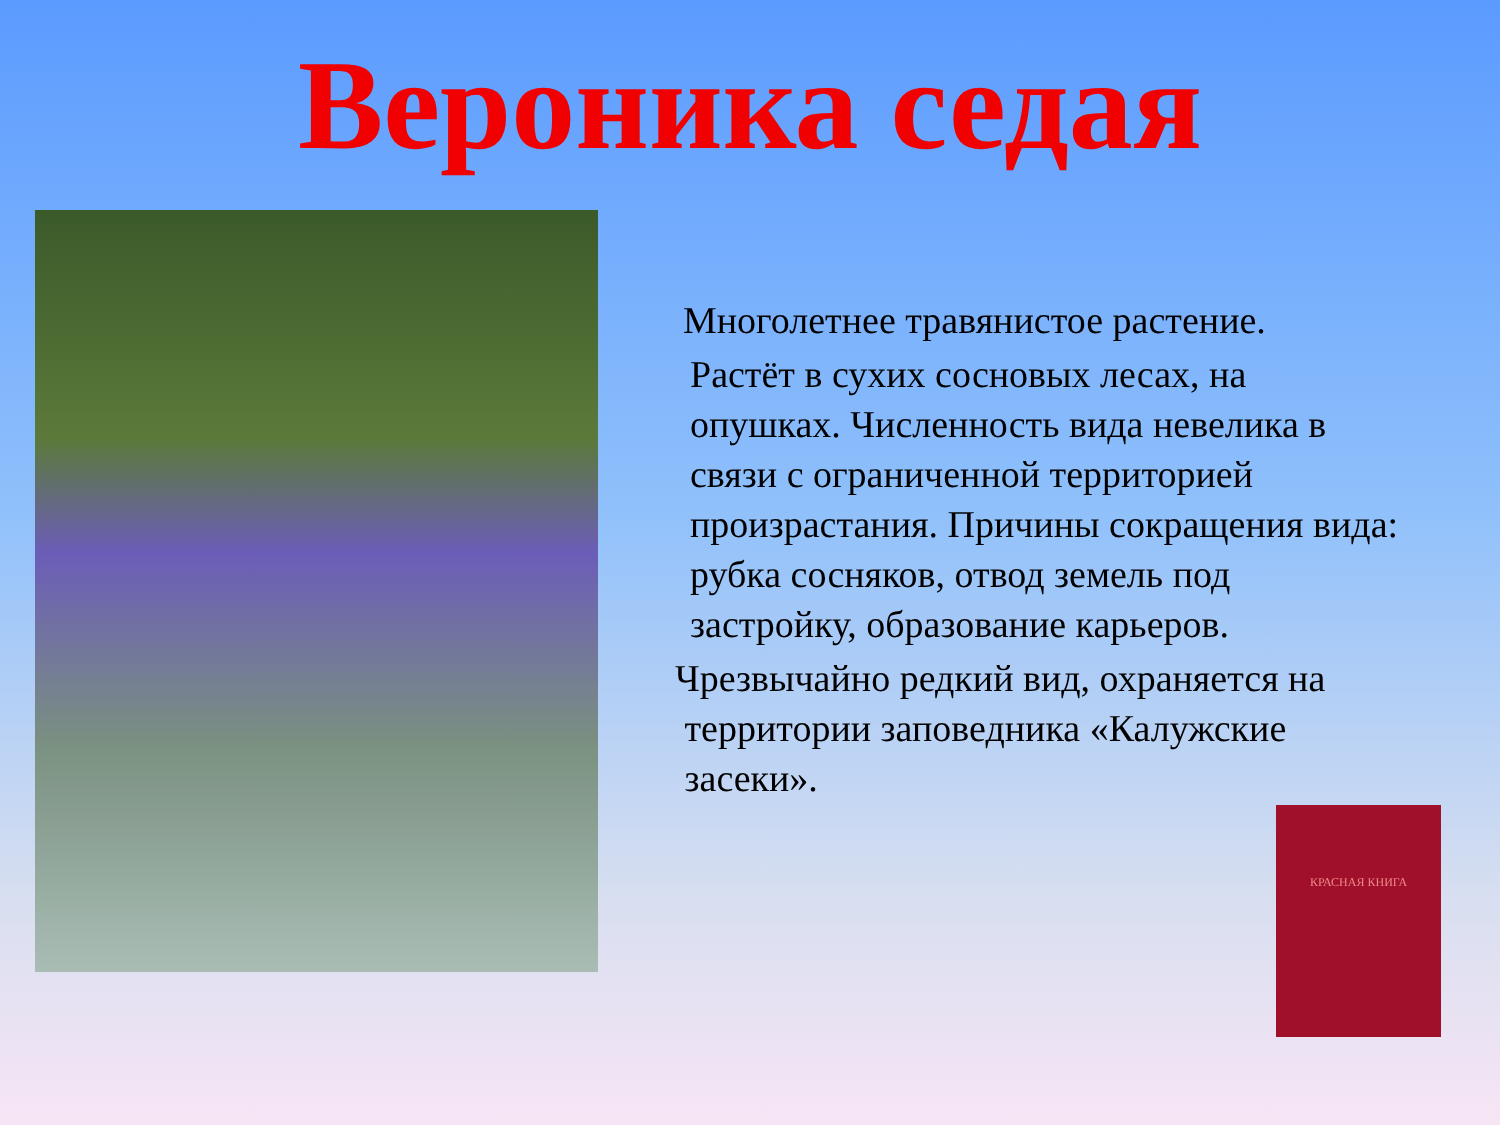Вероника седая
Многолетнее травянистое растение.
Растёт в сухих сосновых лесах, на опушках. Численность вида невелика в связи с ограниченной территорией произрастания. Причины сокращения вида: рубка сосняков, отвод земель под застройку, образование карьеров.
Чрезвычайно редкий вид, охраняется на
территории заповедника «Калужские
засеки».
КРАСНАЯ КНИГА